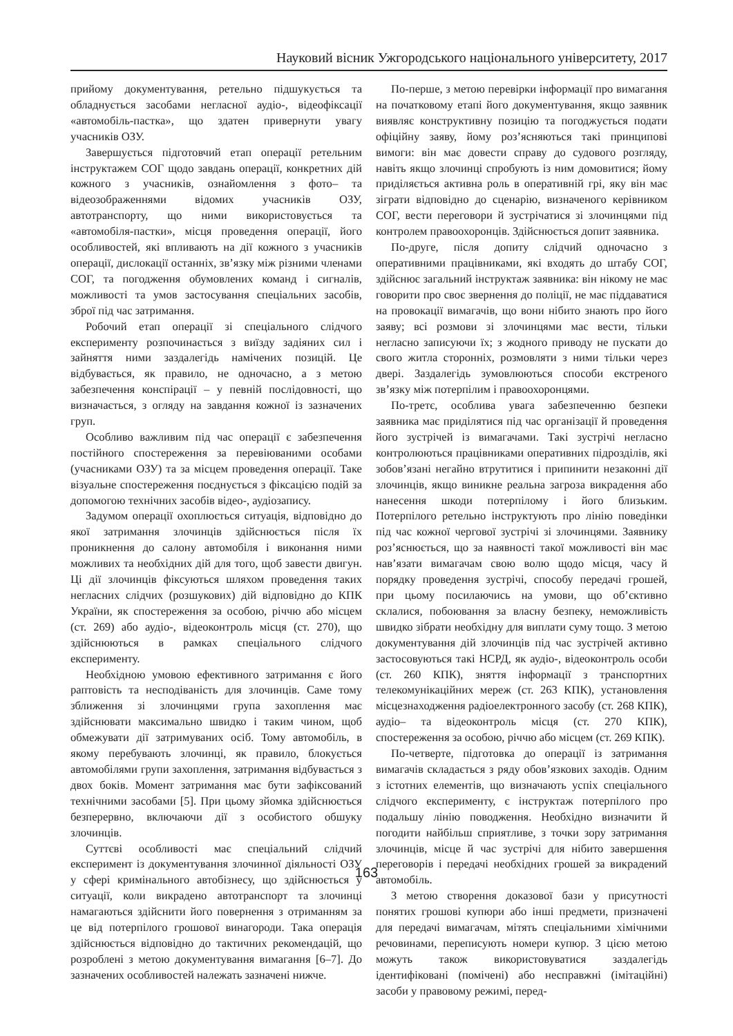Науковий вісник Ужгородського національного університету, 2017
прийому документування, ретельно підшукується та обладнується засобами негласної аудіо-, відеофіксації «автомобіль-пастка», що здатен привернути увагу учасників ОЗУ.
Завершується підготовчий етап операції ретельним інструктажем СОГ щодо завдань операції, конкретних дій кожного з учасників, ознайомлення з фото– та відеозображеннями відомих учасників ОЗУ, автотранспорту, що ними використовується та «автомобіля-пастки», місця проведення операції, його особливостей, які впливають на дії кожного з учасників операції, дислокації останніх, зв’язку між різними членами СОГ, та погодження обумовлених команд і сигналів, можливості та умов застосування спеціальних засобів, зброї під час затримання.
Робочий етап операції зі спеціального слідчого експерименту розпочинається з виїзду задіяних сил і зайняття ними заздалегідь намічених позицій. Це відбувається, як правило, не одночасно, а з метою забезпечення конспірації – у певній послідовності, що визначається, з огляду на завдання кожної із зазначених груп.
Особливо важливим під час операції є забезпечення постійного спостереження за перевіюваними особами (учасниками ОЗУ) та за місцем проведення операції. Таке візуальне спостереження поєднується з фіксацією подій за допомогою технічних засобів відео-, аудіозапису.
Задумом операції охоплюється ситуація, відповідно до якої затримання злочинців здійснюється після їх проникнення до салону автомобіля і виконання ними можливих та необхідних дій для того, щоб завести двигун. Ці дії злочинців фіксуються шляхом проведення таких негласних слідчих (розшукових) дій відповідно до КПК України, як спостереження за особою, річчю або місцем (ст. 269) або аудіо-, відеоконтроль місця (ст. 270), що здійснюються в рамках спеціального слідчого експерименту.
Необхідною умовою ефективного затримання є його раптовість та несподіваність для злочинців. Саме тому зближення зі злочинцями група захоплення має здійснювати максимально швидко і таким чином, щоб обмежувати дії затримуваних осіб. Тому автомобіль, в якому перебувають злочинці, як правило, блокується автомобілями групи захоплення, затримання відбувається з двох боків. Момент затримання має бути зафіксований технічними засобами [5]. При цьому зйомка здійснюється безперервно, включаючи дії з особистого обшуку злочинців.
Суттєві особливості має спеціальний слідчий експеримент із документування злочинної діяльності ОЗУ у сфері кримінального автобізнесу, що здійснюється у ситуації, коли викрадено автотранспорт та злочинці намагаються здійснити його повернення з отриманням за це від потерпілого грошової винагороди. Така операція здійснюється відповідно до тактичних рекомендацій, що розроблені з метою документування вимагання [6–7]. До зазначених особливостей належать зазначені нижче.
По-перше, з метою перевірки інформації про вимагання на початковому етапі його документування, якщо заявник виявляє конструктивну позицію та погоджується подати офіційну заяву, йому роз’ясняються такі принципові вимоги: він має довести справу до судового розгляду, навіть якщо злочинці спробують із ним домовитися; йому приділяється активна роль в оперативній грі, яку він має зіграти відповідно до сценарію, визначеного керівником СОГ, вести переговори й зустрічатися зі злочинцями під контролем правоохоронців. Здійснюється допит заявника.
По-друге, після допиту слідчий одночасно з оперативними працівниками, які входять до штабу СОГ, здійснює загальний інструктаж заявника: він нікому не має говорити про своє звернення до поліції, не має піддаватися на провокації вимагачів, що вони нібито знають про його заяву; всі розмови зі злочинцями має вести, тільки негласно записуючи їх; з жодного приводу не пускати до свого житла сторонніх, розмовляти з ними тільки через двері. Заздалегідь зумовлюються способи екстреного зв’язку між потерпілим і правоохоронцями.
По-третє, особлива увага забезпеченню безпеки заявника має приділятися під час організації й проведення його зустрічей із вимагачами. Такі зустрічі негласно контролюються працівниками оперативних підрозділів, які зобов’язані негайно втрутитися і припинити незаконні дії злочинців, якщо виникне реальна загроза викрадення або нанесення шкоди потерпілому і його близьким. Потерпілого ретельно інструктують про лінію поведінки під час кожної чергової зустрічі зі злочинцями. Заявнику роз’яснюється, що за наявності такої можливості він має нав’язати вимагачам свою волю щодо місця, часу й порядку проведення зустрічі, способу передачі грошей, при цьому посилаючись на умови, що об’єктивно склалися, побоювання за власну безпеку, неможливість швидко зібрати необхідну для виплати суму тощо. З метою документування дій злочинців під час зустрічей активно застосовуються такі НСРД, як аудіо-, відеоконтроль особи (ст. 260 КПК), зняття інформації з транспортних телекомунікаційних мереж (ст. 263 КПК), установлення місцезнаходження радіоелектронного засобу (ст. 268 КПК), аудіо– та відеоконтроль місця (ст. 270 КПК), спостереження за особою, річчю або місцем (ст. 269 КПК).
По-четверте, підготовка до операції із затримання вимагачів складається з ряду обов’язкових заходів. Одним з істотних елементів, що визначають успіх спеціального слідчого експерименту, є інструктаж потерпілого про подальшу лінію поводження. Необхідно визначити й погодити найбільш сприятливе, з точки зору затримання злочинців, місце й час зустрічі для нібито завершення переговорів і передачі необхідних грошей за викрадений автомобіль.
З метою створення доказової бази у присутності понятих грошові купюри або інші предмети, призначені для передачі вимагачам, мітять спеціальними хімічними речовинами, переписують номери купюр. З цією метою можуть також використовуватися заздалегідь ідентифіковані (помічені) або несправжні (імітаційні) засоби у правовому режимі, перед-
163